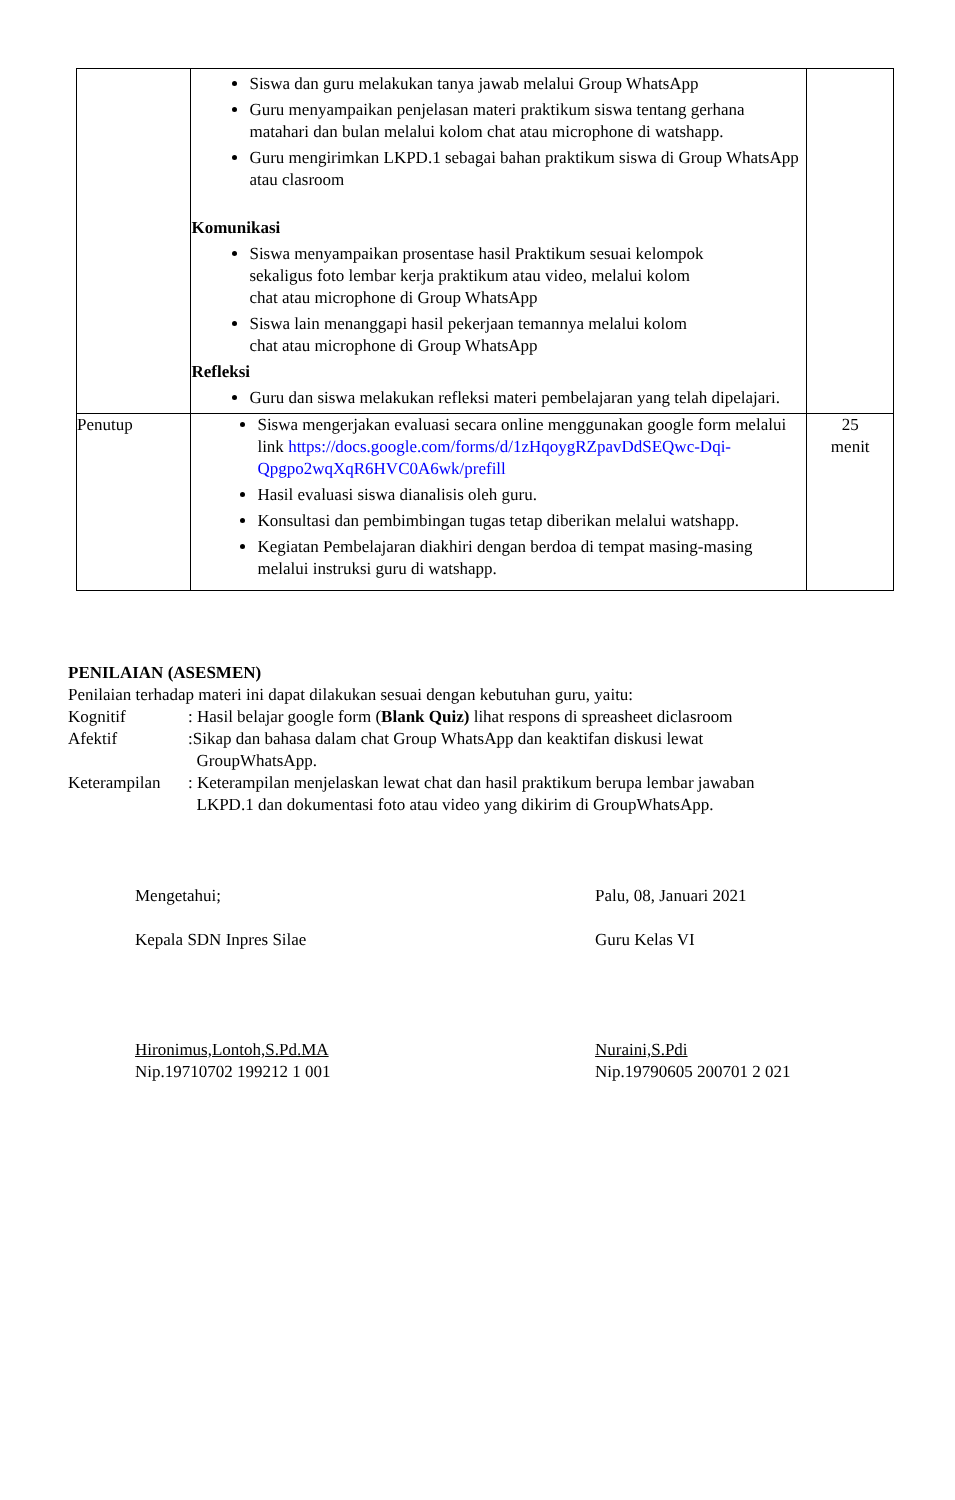| | Siswa dan guru melakukan tanya jawab melalui Group WhatsApp Guru menyampaikan penjelasan materi praktikum siswa tentang gerhana matahari dan bulan melalui kolom chat atau microphone di watshapp. Guru mengirimkan LKPD.1 sebagai bahan praktikum siswa di Group WhatsApp atau clasroom Komunikasi Siswa menyampaikan prosentase hasil Praktikum sesuai kelompok sekaligus foto lembar kerja praktikum atau video, melalui kolom chat atau microphone di Group WhatsApp Siswa lain menanggapi hasil pekerjaan temannya melalui kolom chat atau microphone di Group WhatsApp Refleksi Guru dan siswa melakukan refleksi materi pembelajaran yang telah dipelajari. | |
| Penutup | Siswa mengerjakan evaluasi secara online menggunakan google form melalui link https://docs.google.com/forms/d/1zHqoygRZpavDdSEQwc-Dqi-Qpgpo2wqXqR6HVC0A6wk/prefill Hasil evaluasi siswa dianalisis oleh guru. Konsultasi dan pembimbingan tugas tetap diberikan melalui watshapp. Kegiatan Pembelajaran diakhiri dengan berdoa di tempat masing-masing melalui instruksi guru di watshapp. | 25 menit |
PENILAIAN (ASESMEN)
Penilaian terhadap materi ini dapat dilakukan sesuai dengan kebutuhan guru, yaitu:
Kognitif: Hasil belajar google form (Blank Quiz) lihat respons di spreasheet diclasroom
Afektif:Sikap dan bahasa dalam chat Group WhatsApp dan keaktifan diskusi lewat
GroupWhatsApp.
Keterampilan: Keterampilan menjelaskan lewat chat dan hasil praktikum berupa lembar jawaban
LKPD.1 dan dokumentasi foto atau video yang dikirim di GroupWhatsApp.
Mengetahui;
Kepala SDN Inpres Silae
Hironimus,Lontoh,S.Pd.MA
Nip.19710702 199212 1 001
Palu, 08, Januari 2021
Guru Kelas VI
Nuraini,S.Pdi
Nip.19790605 200701 2 021